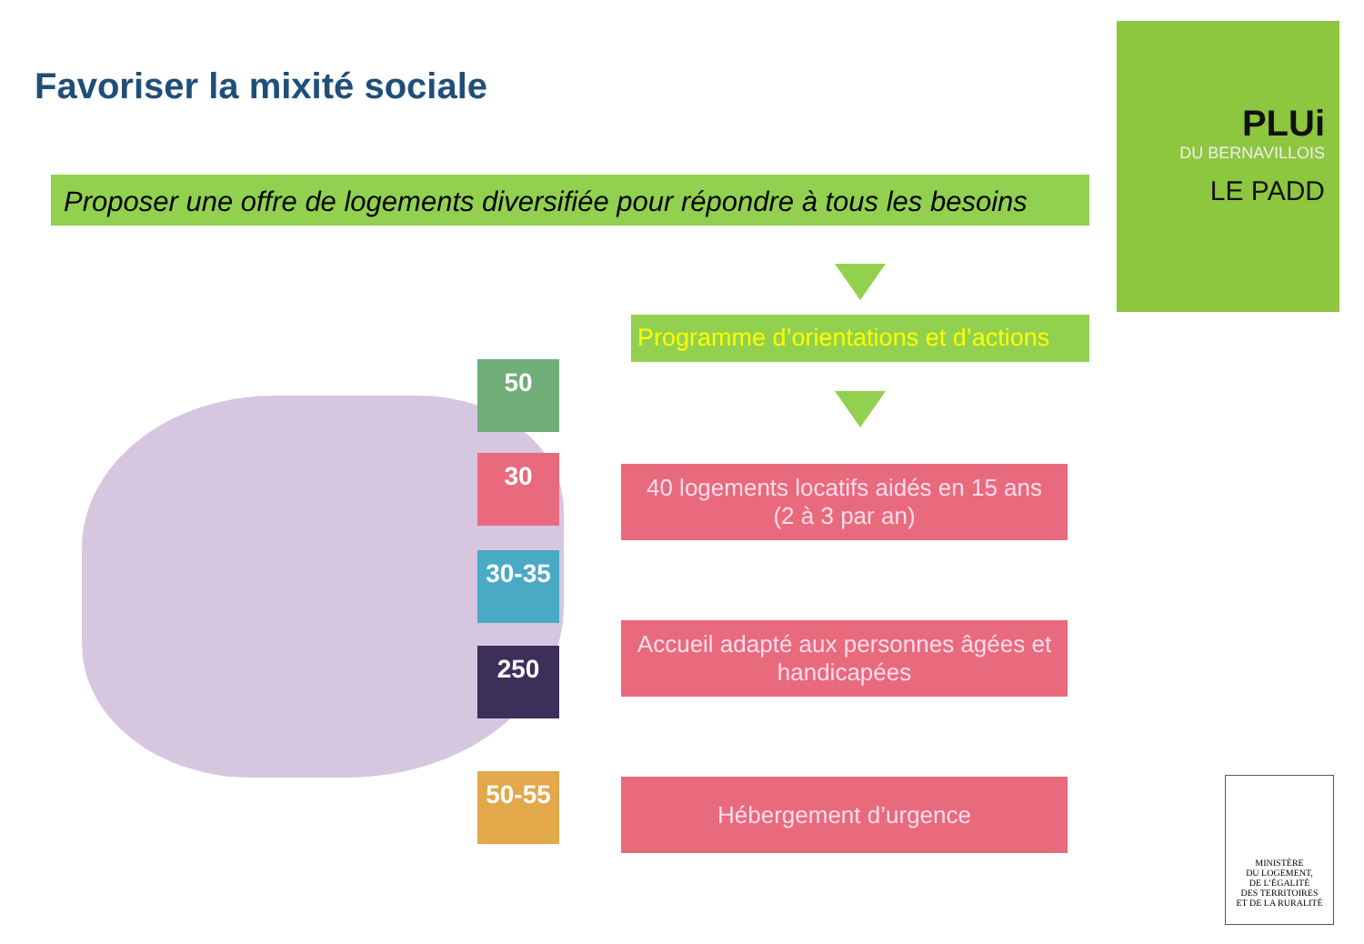Favoriser la mixité sociale
Proposer une offre de logements diversifiée pour répondre à tous les besoins
Programme d’orientations et d’actions
PLUi
DU BERNAVILLOIS
LE PADD
50
30
30-35
250
50-55
40 logements locatifs aidés en 15 ans
(2 à 3 par an)
Accueil adapté aux personnes âgées et handicapées
Hébergement d’urgence
MINISTÈRE
DU LOGEMENT,
DE L’ÉGALITÉ
DES TERRITOIRES
ET DE LA RURALITÉ